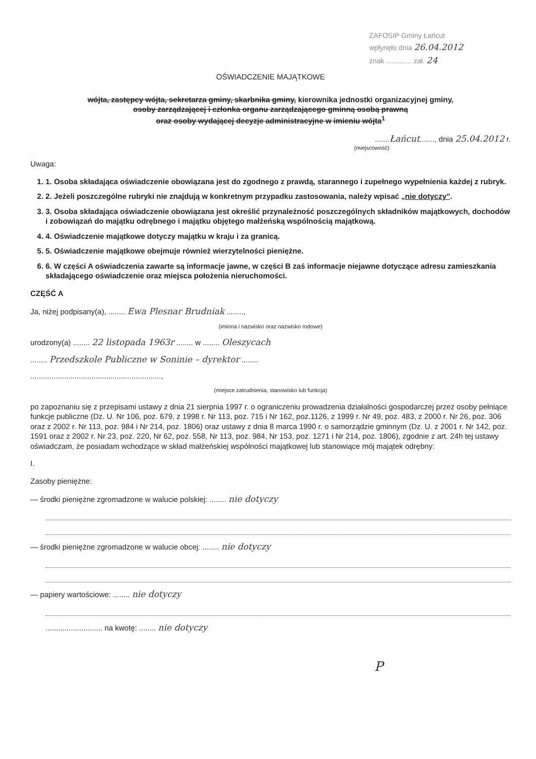ZAFOSIP Gminy Łańcut
wpłynęło dnia 26.04.2012
znak ............. zał. 24
OŚWIADCZENIE MAJĄTKOWE
wójta, zastępcy wójta, sekretarza gminy, skarbnika gminy, kierownika jednostki organizacyjnej gminy,
osoby zarządzającej i członka organu zarządzającego gminną osobą prawną
oraz osoby wydającej decyzje administracyjne w imieniu wójta<sup>1</sup>
.......Łańcut......., dnia 25.04.2012 r.
(miejscowość)
Uwaga:
1. 1. Osoba składająca oświadczenie obowiązana jest do zgodnego z prawdą, starannego i zupełnego wypełnienia każdej z rubryk.
2. 2. Jeżeli poszczególne rubryki nie znajdują w konkretnym przypadku zastosowania, należy wpisać „nie dotyczy”.
3. 3. Osoba składająca oświadczenie obowiązana jest określić przynależność poszczególnych składników majątkowych, dochodów i zobowiązań do majątku odrębnego i majątku objętego małżeńską wspólnością majątkową.
4. 4. Oświadczenie majątkowe dotyczy majątku w kraju i za granicą.
5. 5. Oświadczenie majątkowe obejmuje również wierzytelności pieniężne.
6. 6. W części A oświadczenia zawarte są informacje jawne, w części B zaś informacje niejawne dotyczące adresu zamieszkania składającego oświadczenie oraz miejsca położenia nieruchomości.
CZĘŚĆ A
Ja, niżej podpisany(a), ........ Ewa Plesnar Brudniak ........,
(imiona i nazwisko oraz nazwisko rodowe)
urodzony(a) ........ 22 listopada 1963r ........ w ........ Oleszycach
........ Przedszkole Publiczne w Soninie – dyrektor ........
..............................................................,
(miejsce zatrudnienia, stanowisko lub funkcja)
po zapoznaniu się z przepisami ustawy z dnia 21 sierpnia 1997 r. o ograniczeniu prowadzenia działalności gospodarczej przez osoby pełniące funkcje publiczne (Dz. U. Nr 106, poz. 679, z 1998 r. Nr 113, poz. 715 i Nr 162, poz.1126, z 1999 r. Nr 49, poz. 483, z 2000 r. Nr 26, poz. 306 oraz z 2002 r. Nr 113, poz. 984 i Nr 214, poz. 1806) oraz ustawy z dnia 8 marca 1990 r. o samorządzie gminnym (Dz. U. z 2001 r. Nr 142, poz. 1591 oraz z 2002 r. Nr 23, poz. 220, Nr 62, poz. 558, Nr 113, poz. 984, Nr 153, poz. 1271 i Nr 214, poz. 1806), zgodnie z art. 24h tej ustawy oświadczam, że posiadam wchodzące w skład małżeńskiej wspólności majątkowej lub stanowiące mój majątek odrębny:
I.
Zasoby pieniężne:
— środki pieniężne zgromadzone w walucie polskiej: ........ nie dotyczy
— środki pieniężne zgromadzone w walucie obcej: ........ nie dotyczy
— papiery wartościowe: ........ nie dotyczy
........................... na kwotę: ........ nie dotyczy
P